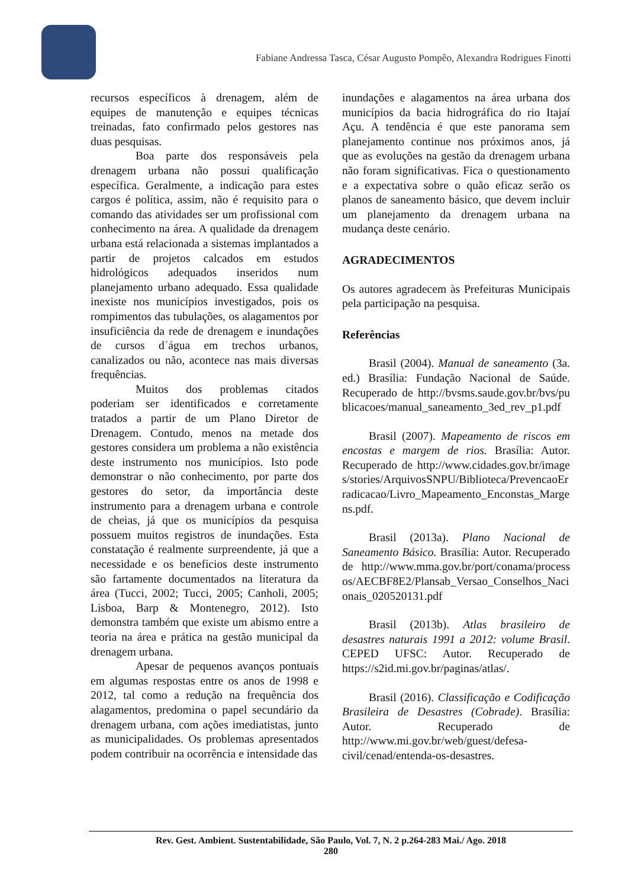Fabiane Andressa Tasca, César Augusto Pompêo, Alexandra Rodrigues Finotti
recursos específicos à drenagem, além de equipes de manutenção e equipes técnicas treinadas, fato confirmado pelos gestores nas duas pesquisas.
Boa parte dos responsáveis pela drenagem urbana não possui qualificação específica. Geralmente, a indicação para estes cargos é política, assim, não é requisito para o comando das atividades ser um profissional com conhecimento na área. A qualidade da drenagem urbana está relacionada a sistemas implantados a partir de projetos calcados em estudos hidrológicos adequados inseridos num planejamento urbano adequado. Essa qualidade inexiste nos municípios investigados, pois os rompimentos das tubulações, os alagamentos por insuficiência da rede de drenagem e inundações de cursos d´água em trechos urbanos, canalizados ou não, acontece nas mais diversas frequências.
Muitos dos problemas citados poderiam ser identificados e corretamente tratados a partir de um Plano Diretor de Drenagem. Contudo, menos na metade dos gestores considera um problema a não existência deste instrumento nos municípios. Isto pode demonstrar o não conhecimento, por parte dos gestores do setor, da importância deste instrumento para a drenagem urbana e controle de cheias, já que os municípios da pesquisa possuem muitos registros de inundações. Esta constatação é realmente surpreendente, já que a necessidade e os benefícios deste instrumento são fartamente documentados na literatura da área (Tucci, 2002; Tucci, 2005; Canholi, 2005; Lisboa, Barp & Montenegro, 2012). Isto demonstra também que existe um abismo entre a teoria na área e prática na gestão municipal da drenagem urbana.
Apesar de pequenos avanços pontuais em algumas respostas entre os anos de 1998 e 2012, tal como a redução na frequência dos alagamentos, predomina o papel secundário da drenagem urbana, com ações imediatistas, junto as municipalidades. Os problemas apresentados podem contribuir na ocorrência e intensidade das
inundações e alagamentos na área urbana dos municípios da bacia hidrográfica do rio Itajaí Açu. A tendência é que este panorama sem planejamento continue nos próximos anos, já que as evoluções na gestão da drenagem urbana não foram significativas. Fica o questionamento e a expectativa sobre o quão eficaz serão os planos de saneamento básico, que devem incluir um planejamento da drenagem urbana na mudança deste cenário.
AGRADECIMENTOS
Os autores agradecem às Prefeituras Municipais pela participação na pesquisa.
Referências
Brasil (2004). Manual de saneamento (3a. ed.) Brasília: Fundação Nacional de Saúde. Recuperado de http://bvsms.saude.gov.br/bvs/publicacoes/manual_saneamento_3ed_rev_p1.pdf
Brasil (2007). Mapeamento de riscos em encostas e margem de rios. Brasília: Autor. Recuperado de http://www.cidades.gov.br/images/stories/ArquivosSNPU/Biblioteca/PrevencaoErradicacao/Livro_Mapeamento_Enconstas_Margens.pdf.
Brasil (2013a). Plano Nacional de Saneamento Básico. Brasília: Autor. Recuperado de http://www.mma.gov.br/port/conama/processos/AECBF8E2/Plansab_Versao_Conselhos_Nacionais_020520131.pdf
Brasil (2013b). Atlas brasileiro de desastres naturais 1991 a 2012: volume Brasil. CEPED UFSC: Autor. Recuperado de https://s2id.mi.gov.br/paginas/atlas/.
Brasil (2016). Classificação e Codificação Brasileira de Desastres (Cobrade). Brasília: Autor. Recuperado de http://www.mi.gov.br/web/guest/defesa-civil/cenad/entenda-os-desastres.
Rev. Gest. Ambient. Sustentabilidade, São Paulo, Vol. 7, N. 2 p.264-283 Mai./ Ago. 2018
280